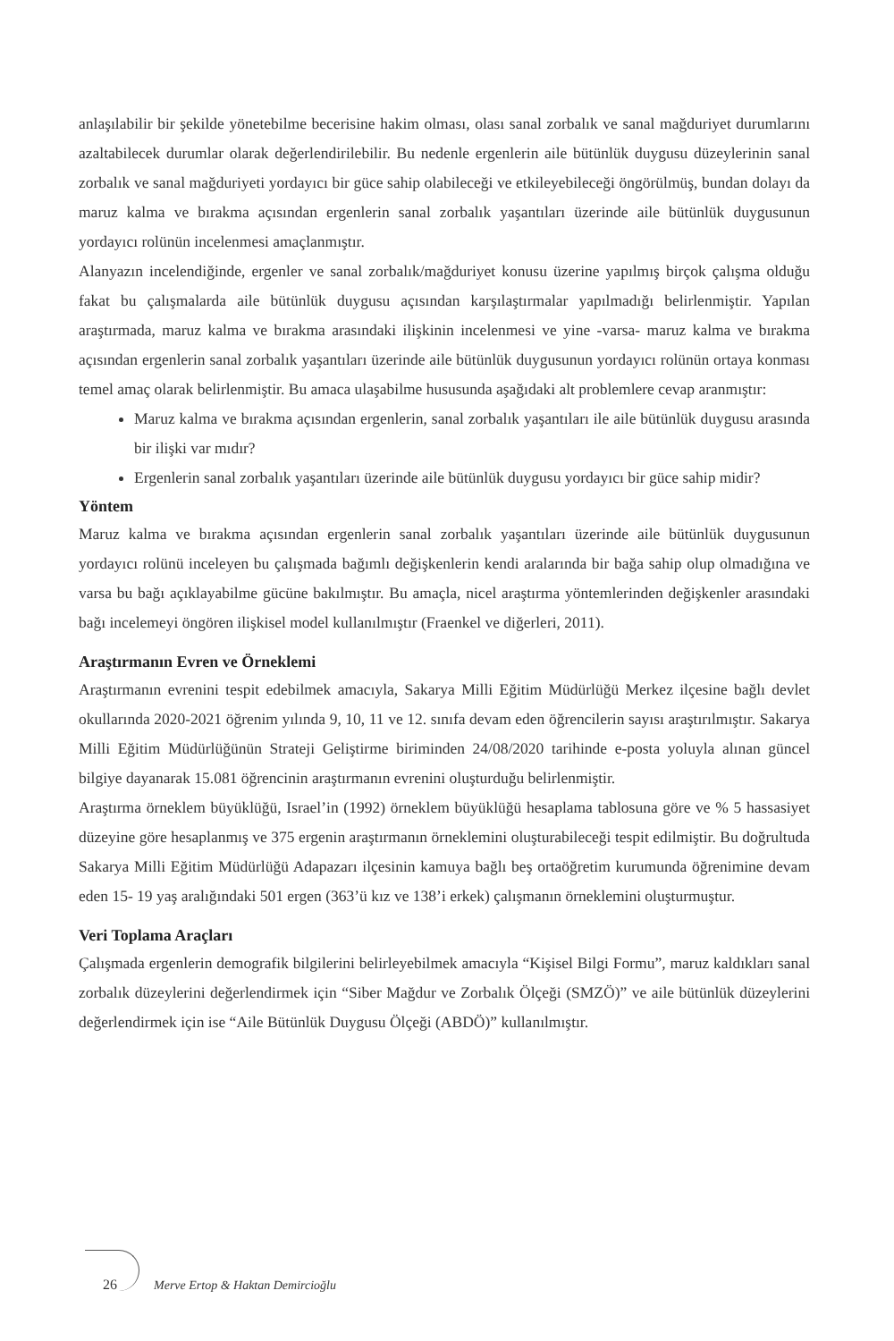anlaşılabilir bir şekilde yönetebilme becerisine hakim olması, olası sanal zorbalık ve sanal mağduriyet durumlarını azaltabilecek durumlar olarak değerlendirilebilir. Bu nedenle ergenlerin aile bütünlük duygusu düzeylerinin sanal zorbalık ve sanal mağduriyeti yordayıcı bir güce sahip olabileceği ve etkileyebileceği öngörülmüş, bundan dolayı da maruz kalma ve bırakma açısından ergenlerin sanal zorbalık yaşantıları üzerinde aile bütünlük duygusunun yordayıcı rolünün incelenmesi amaçlanmıştır.
Alanyazın incelendiğinde, ergenler ve sanal zorbalık/mağduriyet konusu üzerine yapılmış birçok çalışma olduğu fakat bu çalışmalarda aile bütünlük duygusu açısından karşılaştırmalar yapılmadığı belirlenmiştir. Yapılan araştırmada, maruz kalma ve bırakma arasındaki ilişkinin incelenmesi ve yine -varsa- maruz kalma ve bırakma açısından ergenlerin sanal zorbalık yaşantıları üzerinde aile bütünlük duygusunun yordayıcı rolünün ortaya konması temel amaç olarak belirlenmiştir. Bu amaca ulaşabilme hususunda aşağıdaki alt problemlere cevap aranmıştır:
Maruz kalma ve bırakma açısından ergenlerin, sanal zorbalık yaşantıları ile aile bütünlük duygusu arasında bir ilişki var mıdır?
Ergenlerin sanal zorbalık yaşantıları üzerinde aile bütünlük duygusu yordayıcı bir güce sahip midir?
Yöntem
Maruz kalma ve bırakma açısından ergenlerin sanal zorbalık yaşantıları üzerinde aile bütünlük duygusunun yordayıcı rolünü inceleyen bu çalışmada bağımlı değişkenlerin kendi aralarında bir bağa sahip olup olmadığına ve varsa bu bağı açıklayabilme gücüne bakılmıştır. Bu amaçla, nicel araştırma yöntemlerinden değişkenler arasındaki bağı incelemeyi öngören ilişkisel model kullanılmıştır (Fraenkel ve diğerleri, 2011).
Araştırmanın Evren ve Örneklemi
Araştırmanın evrenini tespit edebilmek amacıyla, Sakarya Milli Eğitim Müdürlüğü Merkez ilçesine bağlı devlet okullarında 2020-2021 öğrenim yılında 9, 10, 11 ve 12. sınıfa devam eden öğrencilerin sayısı araştırılmıştır. Sakarya Milli Eğitim Müdürlüğünün Strateji Geliştirme biriminden 24/08/2020 tarihinde e-posta yoluyla alınan güncel bilgiye dayanarak 15.081 öğrencinin araştırmanın evrenini oluşturduğu belirlenmiştir.
Araştırma örneklem büyüklüğü, Israel’in (1992) örneklem büyüklüğü hesaplama tablosuna göre ve % 5 hassasiyet düzeyine göre hesaplanmış ve 375 ergenin araştırmanın örneklemini oluşturabileceği tespit edilmiştir. Bu doğrultuda Sakarya Milli Eğitim Müdürlüğü Adapazarı ilçesinin kamuya bağlı beş ortaöğretim kurumunda öğrenimine devam eden 15- 19 yaş aralığındaki 501 ergen (363’ü kız ve 138’i erkek) çalışmanın örneklemini oluşturmuştur.
Veri Toplama Araçları
Çalışmada ergenlerin demografik bilgilerini belirleyebilmek amacıyla “Kişisel Bilgi Formu”, maruz kaldıkları sanal zorbalık düzeylerini değerlendirmek için “Siber Mağdur ve Zorbalık Ölçeği (SMZÖ)” ve aile bütünlük düzeylerini değerlendirmek için ise “Aile Bütünlük Duygusu Ölçeği (ABDÖ)” kullanılmıştır.
26 Merve Ertop & Haktan Demircioğlu